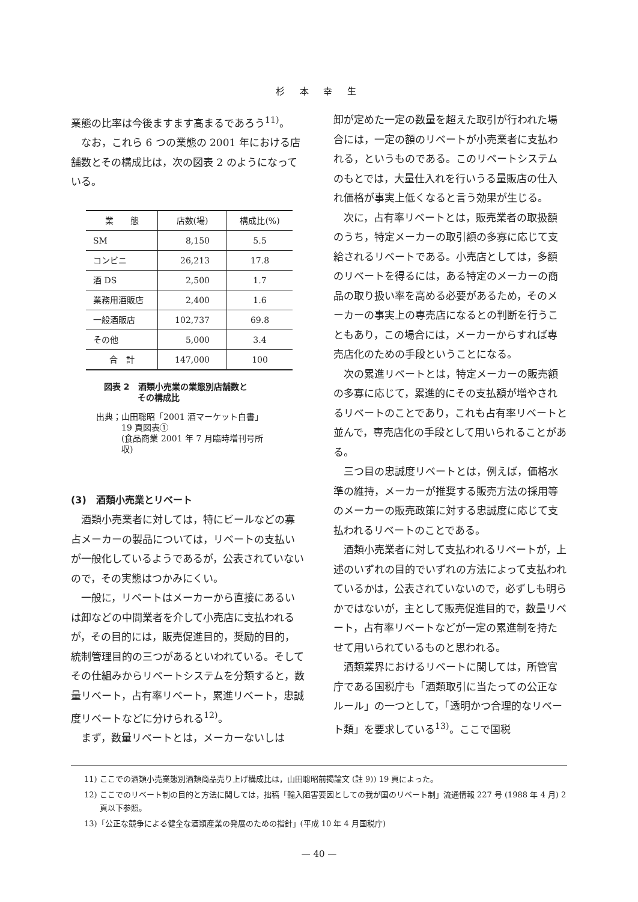杉 本 幸 生
業態の比率は今後ますます高まるであろう<sup>11)</sup>。
なお，これら 6 つの業態の 2001 年における店舗数とその構成比は，次の図表 2 のようになっている。
| 業 態 | 店数(場) | 構成比(%) |
| --- | --- | --- |
| SM | 8,150 | 5.5 |
| コンビニ | 26,213 | 17.8 |
| 酒 DS | 2,500 | 1.7 |
| 業務用酒販店 | 2,400 | 1.6 |
| 一般酒販店 | 102,737 | 69.8 |
| その他 | 5,000 | 3.4 |
| 合 計 | 147,000 | 100 |
図表 2　酒類小売業の業態別店舗数と
　　　　その構成比
出典；山田聡昭「2001 酒マーケット白書」
　　　19 頁図表①
　　　(食品商業 2001 年 7 月臨時増刊号所
　　　収)
(3)　酒類小売業とリベート
酒類小売業者に対しては，特にビールなどの寡占メーカーの製品については，リベートの支払いが一般化しているようであるが，公表されていないので，その実態はつかみにくい。
一般に，リベートはメーカーから直接にあるいは卸などの中間業者を介して小売店に支払われるが，その目的には，販売促進目的，奨励的目的，統制管理目的の三つがあるといわれている。そしてその仕組みからリベートシステムを分類すると，数量リベート，占有率リベート，累進リベート，忠誠度リベートなどに分けられる<sup>12)</sup>。
まず，数量リベートとは，メーカーないしは
卸が定めた一定の数量を超えた取引が行われた場合には，一定の額のリベートが小売業者に支払われる，というものである。このリベートシステムのもとでは，大量仕入れを行いうる量販店の仕入れ価格が事実上低くなると言う効果が生じる。
次に，占有率リベートとは，販売業者の取扱額のうち，特定メーカーの取引額の多寡に応じて支給されるリベートである。小売店としては，多額のリベートを得るには，ある特定のメーカーの商品の取り扱い率を高める必要があるため，そのメーカーの事実上の専売店になるとの判断を行うこともあり，この場合には，メーカーからすれば専売店化のための手段ということになる。
次の累進リベートとは，特定メーカーの販売額の多寡に応じて，累進的にその支払額が増やされるリベートのことであり，これも占有率リベートと並んで，専売店化の手段として用いられることがある。
三つ目の忠誠度リベートとは，例えば，価格水準の維持，メーカーが推奨する販売方法の採用等のメーカーの販売政策に対する忠誠度に応じて支払われるリベートのことである。
酒類小売業者に対して支払われるリベートが，上述のいずれの目的でいずれの方法によって支払われているかは，公表されていないので，必ずしも明らかではないが，主として販売促進目的で，数量リベート，占有率リベートなどが一定の累進制を持たせて用いられているものと思われる。
酒類業界におけるリベートに関しては，所管官庁である国税庁も「酒類取引に当たっての公正なルール」の一つとして，「透明かつ合理的なリベート類」を要求している<sup>13)</sup>。ここで国税
11) ここでの酒類小売業態別酒類商品売り上げ構成比は，山田聡昭前掲論文 (註 9)) 19 頁によった。
12) ここでのリベート制の目的と方法に関しては，拙稿「輸入阻害要因としての我が国のリベート制」流通情報 227 号 (1988 年 4 月) 2 頁以下参照。
13)「公正な競争による健全な酒類産業の発展のための指針」(平成 10 年 4 月国税庁)
— 40 —